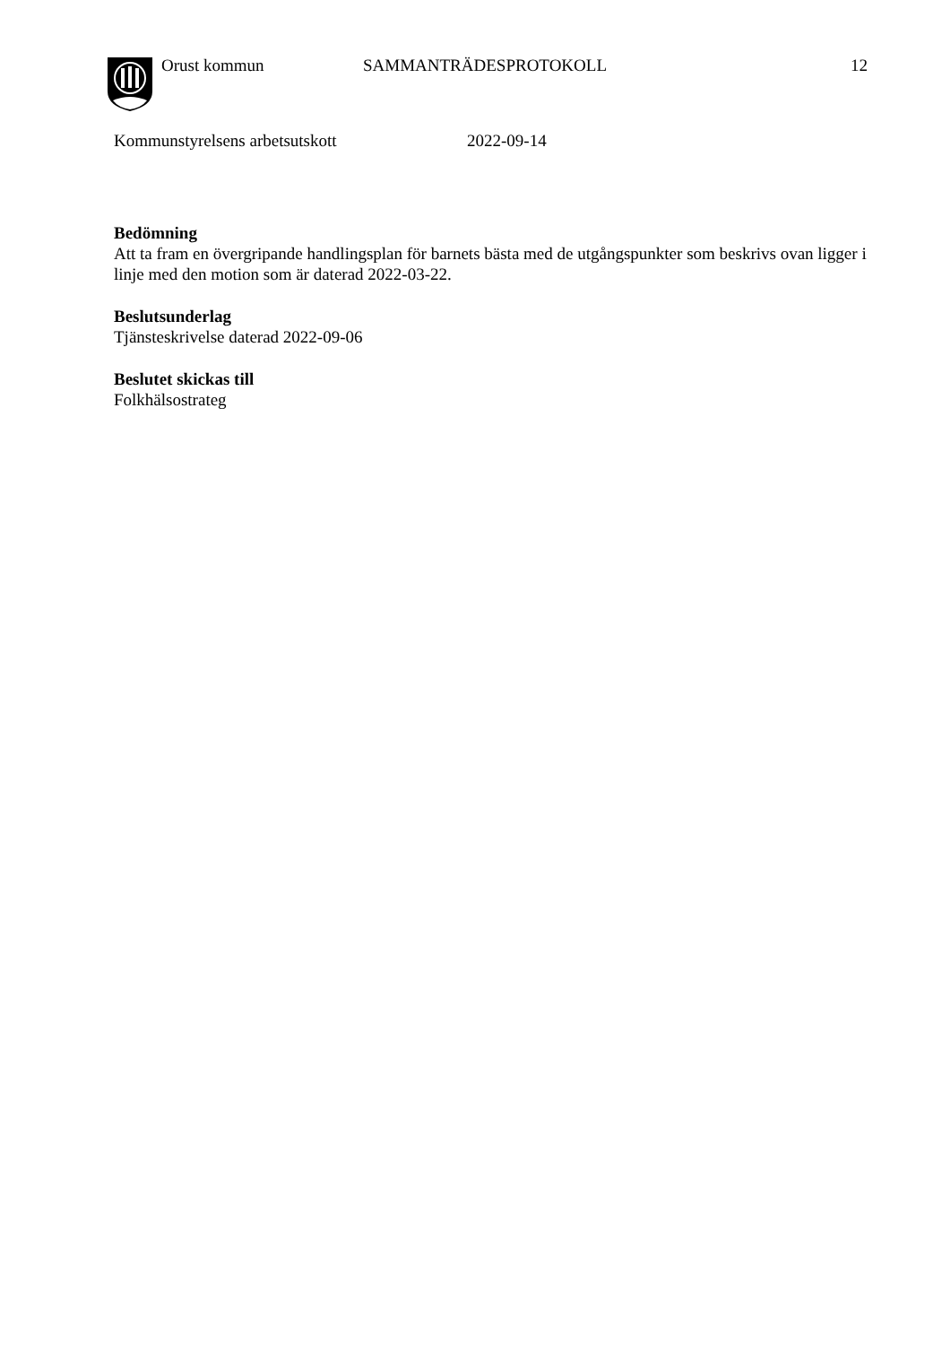Orust kommun SAMMANTRÄDESPROTOKOLL 12
Kommunstyrelsens arbetsutskott 2022-09-14
Bedömning
Att ta fram en övergripande handlingsplan för barnets bästa med de utgångspunkter som beskrivs ovan ligger i linje med den motion som är daterad 2022-03-22.
Beslutsunderlag
Tjänsteskrivelse daterad 2022-09-06
Beslutet skickas till
Folkhälsostrateg